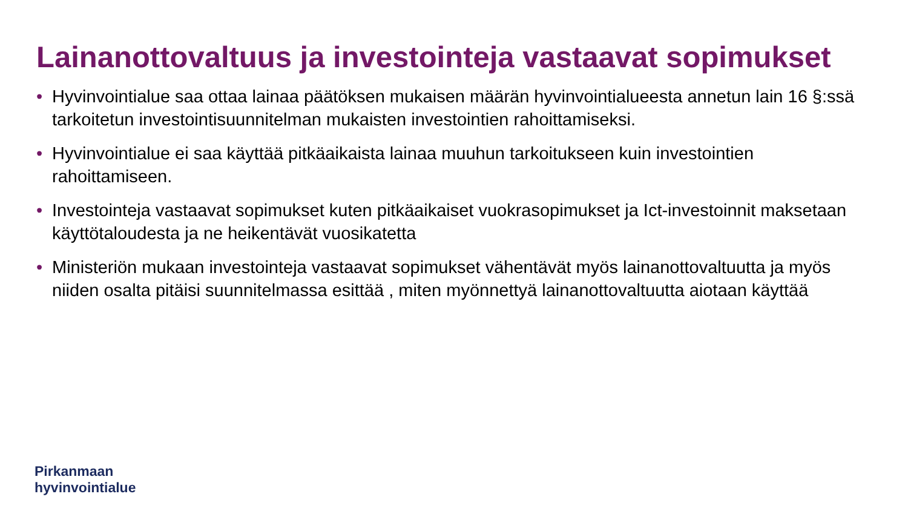Lainanottovaltuus ja investointeja vastaavat sopimukset
• Hyvinvointialue saa ottaa lainaa päätöksen mukaisen määrän hyvinvointialueesta annetun lain 16 §:ssä tarkoitetun investointisuunnitelman mukaisten investointien rahoittamiseksi.
• Hyvinvointialue ei saa käyttää pitkäaikaista lainaa muuhun tarkoitukseen kuin investointien rahoittamiseen.
• Investointeja vastaavat sopimukset kuten pitkäaikaiset vuokrasopimukset ja Ict-investoinnit maksetaan käyttötaloudesta ja ne heikentävät vuosikatetta
• Ministeriön mukaan investointeja vastaavat sopimukset vähentävät myös lainanottovaltuutta ja myös niiden osalta pitäisi suunnitelmassa esittää , miten myönnettyä lainanottovaltuutta aiotaan käyttää
Pirkanmaan
hyvinvointialue